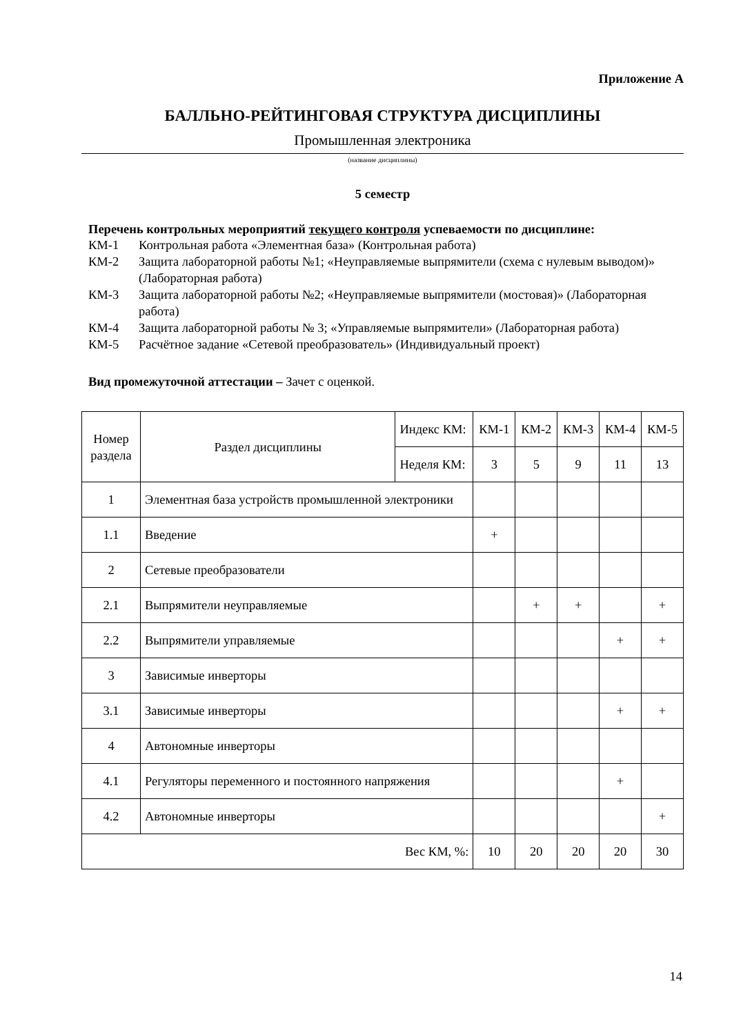Приложение А
БАЛЛЬНО-РЕЙТИНГОВАЯ СТРУКТУРА ДИСЦИПЛИНЫ
Промышленная электроника
(название дисциплины)
5 семестр
Перечень контрольных мероприятий текущего контроля успеваемости по дисциплине:
КМ-1 Контрольная работа «Элементная база» (Контрольная работа)
КМ-2 Защита лабораторной работы №1; «Неуправляемые выпрямители (схема с нулевым выводом)» (Лабораторная работа)
КМ-3 Защита лабораторной работы №2; «Неуправляемые выпрямители (мостовая)» (Лабораторная работа)
КМ-4 Защита лабораторной работы № 3; «Управляемые выпрямители» (Лабораторная работа)
КМ-5 Расчётное задание «Сетевой преобразователь» (Индивидуальный проект)
Вид промежуточной аттестации – Зачет с оценкой.
| Номер раздела | Раздел дисциплины | Индекс КМ: | КМ-1 | КМ-2 | КМ-3 | КМ-4 | КМ-5 |
| | | Неделя КМ: | 3 | 5 | 9 | 11 | 13 |
| 1 | Элементная база устройств промышленной электроники | | | | | | |
| 1.1 | Введение | | + | | | | |
| 2 | Сетевые преобразователи | | | | | | |
| 2.1 | Выпрямители неуправляемые | | | + | + | | + |
| 2.2 | Выпрямители управляемые | | | | | + | + |
| 3 | Зависимые инверторы | | | | | | |
| 3.1 | Зависимые инверторы | | | | | + | + |
| 4 | Автономные инверторы | | | | | | |
| 4.1 | Регуляторы переменного и постоянного напряжения | | | | | + | |
| 4.2 | Автономные инверторы | | | | | | + |
| Вес КМ, %: | | | 10 | 20 | 20 | 20 | 30 |
14